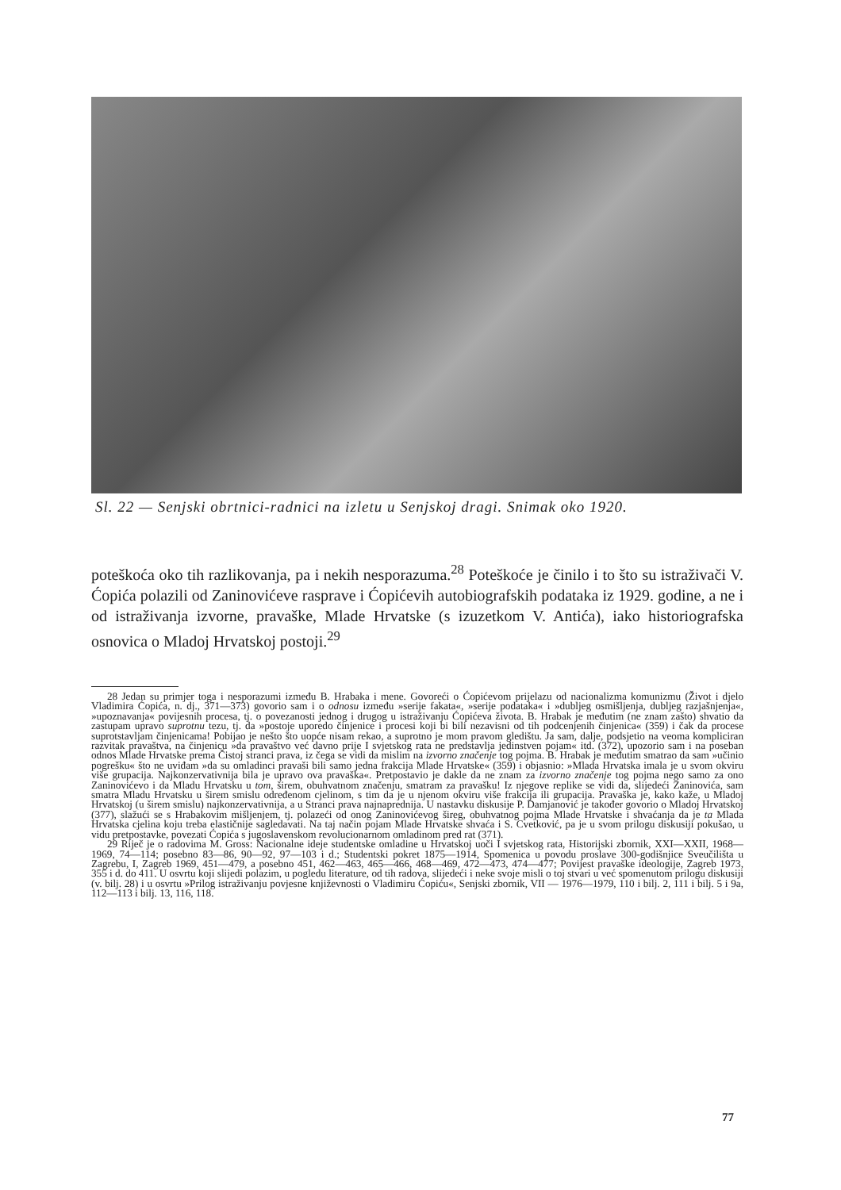Sl. 22 — Senjski obrtnici-radnici na izletu u Senjskoj dragi. Snimak oko 1920.
poteškoća oko tih razlikovanja, pa i nekih nesporazuma.<sup>28</sup> Poteškoće je činilo i to što su istraživači V. Ćopića polazili od Zaninovićeve rasprave i Ćopićevih autobiografskih podataka iz 1929. godine, a ne i od istraživanja izvorne, pravaške, Mlade Hrvatske (s izuzetkom V. Antića), iako historiografska osnovica o Mladoj Hrvatskoj postoji.<sup>29</sup>
28 Jedan su primjer toga i nesporazumi između B. Hrabaka i mene. Govoreći o Ćopićevom prijelazu od nacionalizma komunizmu (Život i djelo Vladimira Ćopića, n. dj., 371—373) govorio sam i o odnosu između »serije fakata«, »serije podataka« i »dubljeg osmišljenja, dubljeg razjašnjenja«, »upoznavanja« povijesnih procesa, tj. o povezanosti jednog i drugog u istraživanju Ćopićeva života. B. Hrabak je međutim (ne znam zašto) shvatio da zastupam upravo suprotnu tezu, tj. da »postoje uporedo činjenice i procesi koji bi bili nezavisni od tih podcenjenih činjenica« (359) i čak da procese suprotstavljam činjenicama! Pobijao je nešto što uopće nisam rekao, a suprotno je mom pravom gledištu. Ja sam, dalje, podsjetio na veoma kompliciran razvitak pravaštva, na činjenicu »da pravaštvo već davno prije I svjetskog rata ne predstavlja jedinstven pojam« itd. (372), upozorio sam i na poseban odnos Mlade Hrvatske prema Čistoj stranci prava, iz čega se vidi da mislim na izvorno značenje tog pojma. B. Hrabak je međutim smatrao da sam »učinio pogrešku« što ne uviđam »da su omladinci pravaši bili samo jedna frakcija Mlade Hrvatske« (359) i objasnio: »Mlada Hrvatska imala je u svom okviru više grupacija. Najkonzervativnija bila je upravo ova pravaška«. Pretpostavio je dakle da ne znam za izvorno značenje tog pojma nego samo za ono Zaninovićevo i da Mladu Hrvatsku u tom, širem, obuhvatnom značenju, smatram za pravašku! Iz njegove replike se vidi da, slijedeći Zaninovića, sam smatra Mladu Hrvatsku u širem smislu određenom cjelinom, s tim da je u njenom okviru više frakcija ili grupacija. Pravaška je, kako kaže, u Mladoj Hrvatskoj (u širem smislu) najkonzervativnija, a u Stranci prava najnaprednija. U nastavku diskusije P. Damjanović je također govorio o Mladoj Hrvatskoj (377), slažući se s Hrabakovim mišljenjem, tj. polazeći od onog Zaninovićevog šireg, obuhvatnog pojma Mlade Hrvatske i shvaćanja da je ta Mlada Hrvatska cjelina koju treba elastičnije sagledavati. Na taj način pojam Mlade Hrvatske shvaća i S. Cvetković, pa je u svom prilogu diskusiji pokušao, u vidu pretpostavke, povezati Ćopića s jugoslavenskom revolucionarnom omladinom pred rat (371).
29 Riječ je o radovima M. Gross: Nacionalne ideje studentske omladine u Hrvatskoj uoči I svjetskog rata, Historijski zbornik, XXI—XXII, 1968—1969, 74—114; posebno 83—86, 90—92, 97—103 i d.; Studentski pokret 1875—1914, Spomenica u povodu proslave 300-godišnjice Sveučilišta u Zagrebu, I, Zagreb 1969, 451—479, a posebno 451, 462—463, 465—466, 468—469, 472—473, 474—477; Povijest pravaške ideologije, Zagreb 1973, 355 i d. do 411. U osvrtu koji slijedi polazim, u pogledu literature, od tih radova, slijedeći i neke svoje misli o toj stvari u već spomenutom prilogu diskusiji (v. bilj. 28) i u osvrtu »Prilog istraživanju povjesne književnosti o Vladimiru Ćopiću«, Senjski zbornik, VII — 1976—1979, 110 i bilj. 2, 111 i bilj. 5 i 9a, 112—113 i bilj. 13, 116, 118.
77